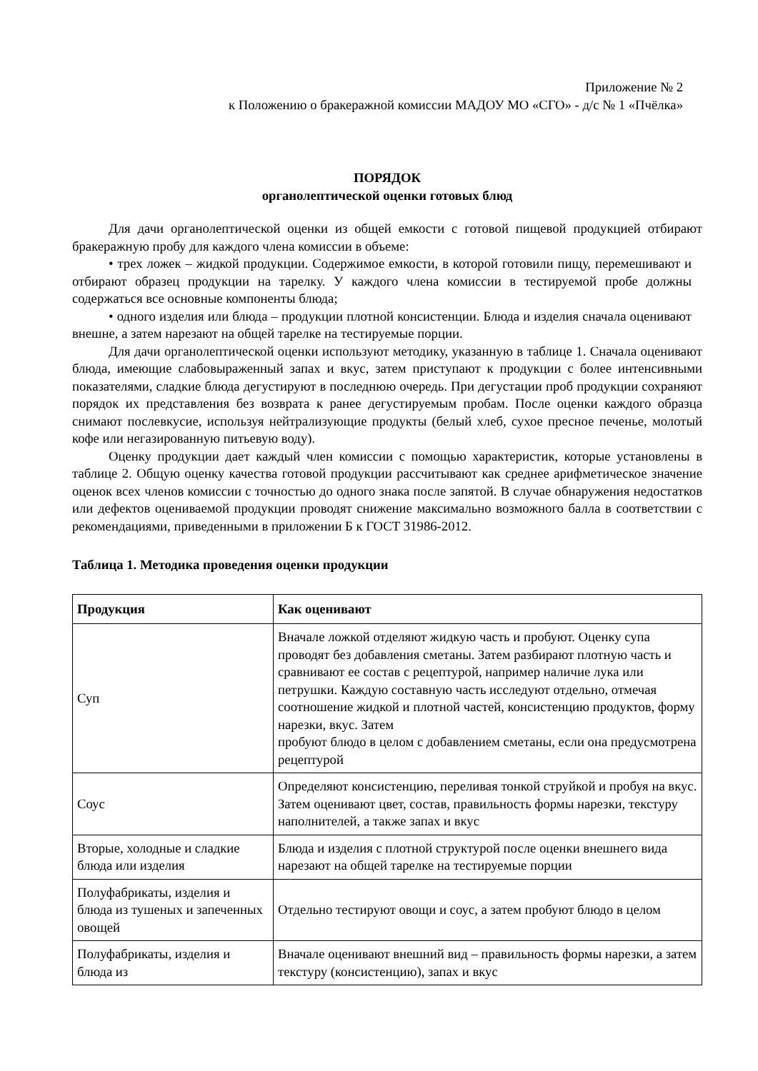Приложение № 2
к Положению о бракеражной комиссии МАДОУ МО «СГО» - д/с № 1 «Пчёлка»
ПОРЯДОК
органолептической оценки готовых блюд
Для дачи органолептической оценки из общей емкости с готовой пищевой продукцией отбирают бракеражную пробу для каждого члена комиссии в объеме:
• трех ложек – жидкой продукции. Содержимое емкости, в которой готовили пищу, перемешивают и отбирают образец продукции на тарелку. У каждого члена комиссии в тестируемой пробе должны содержаться все основные компоненты блюда;
• одного изделия или блюда – продукции плотной консистенции. Блюда и изделия сначала оценивают внешне, а затем нарезают на общей тарелке на тестируемые порции.
Для дачи органолептической оценки используют методику, указанную в таблице 1. Сначала оценивают блюда, имеющие слабовыраженный запах и вкус, затем приступают к продукции с более интенсивными показателями, сладкие блюда дегустируют в последнюю очередь. При дегустации проб продукции сохраняют порядок их представления без возврата к ранее дегустируемым пробам. После оценки каждого образца снимают послевкусие, используя нейтрализующие продукты (белый хлеб, сухое пресное печенье, молотый кофе или негазированную питьевую воду).
Оценку продукции дает каждый член комиссии с помощью характеристик, которые установлены в таблице 2. Общую оценку качества готовой продукции рассчитывают как среднее арифметическое значение оценок всех членов комиссии с точностью до одного знака после запятой. В случае обнаружения недостатков или дефектов оцениваемой продукции проводят снижение максимально возможного балла в соответствии с рекомендациями, приведенными в приложении Б к ГОСТ 31986-2012.
Таблица 1. Методика проведения оценки продукции
| Продукция | Как оценивают |
| --- | --- |
| Суп | Вначале ложкой отделяют жидкую часть и пробуют. Оценку супа проводят без добавления сметаны. Затем разбирают плотную часть и сравнивают ее состав с рецептурой, например наличие лука или петрушки. Каждую составную часть исследуют отдельно, отмечая соотношение жидкой и плотной частей, консистенцию продуктов, форму нарезки, вкус. Затем пробуют блюдо в целом с добавлением сметаны, если она предусмотрена рецептурой |
| Соус | Определяют консистенцию, переливая тонкой струйкой и пробуя на вкус. Затем оценивают цвет, состав, правильность формы нарезки, текстуру наполнителей, а также запах и вкус |
| Вторые, холодные и сладкие блюда или изделия | Блюда и изделия с плотной структурой после оценки внешнего вида нарезают на общей тарелке на тестируемые порции |
| Полуфабрикаты, изделия и блюда из тушеных и запеченных овощей | Отдельно тестируют овощи и соус, а затем пробуют блюдо в целом |
| Полуфабрикаты, изделия и блюда из | Вначале оценивают внешний вид – правильность формы нарезки, а затем текстуру (консистенцию), запах и вкус |